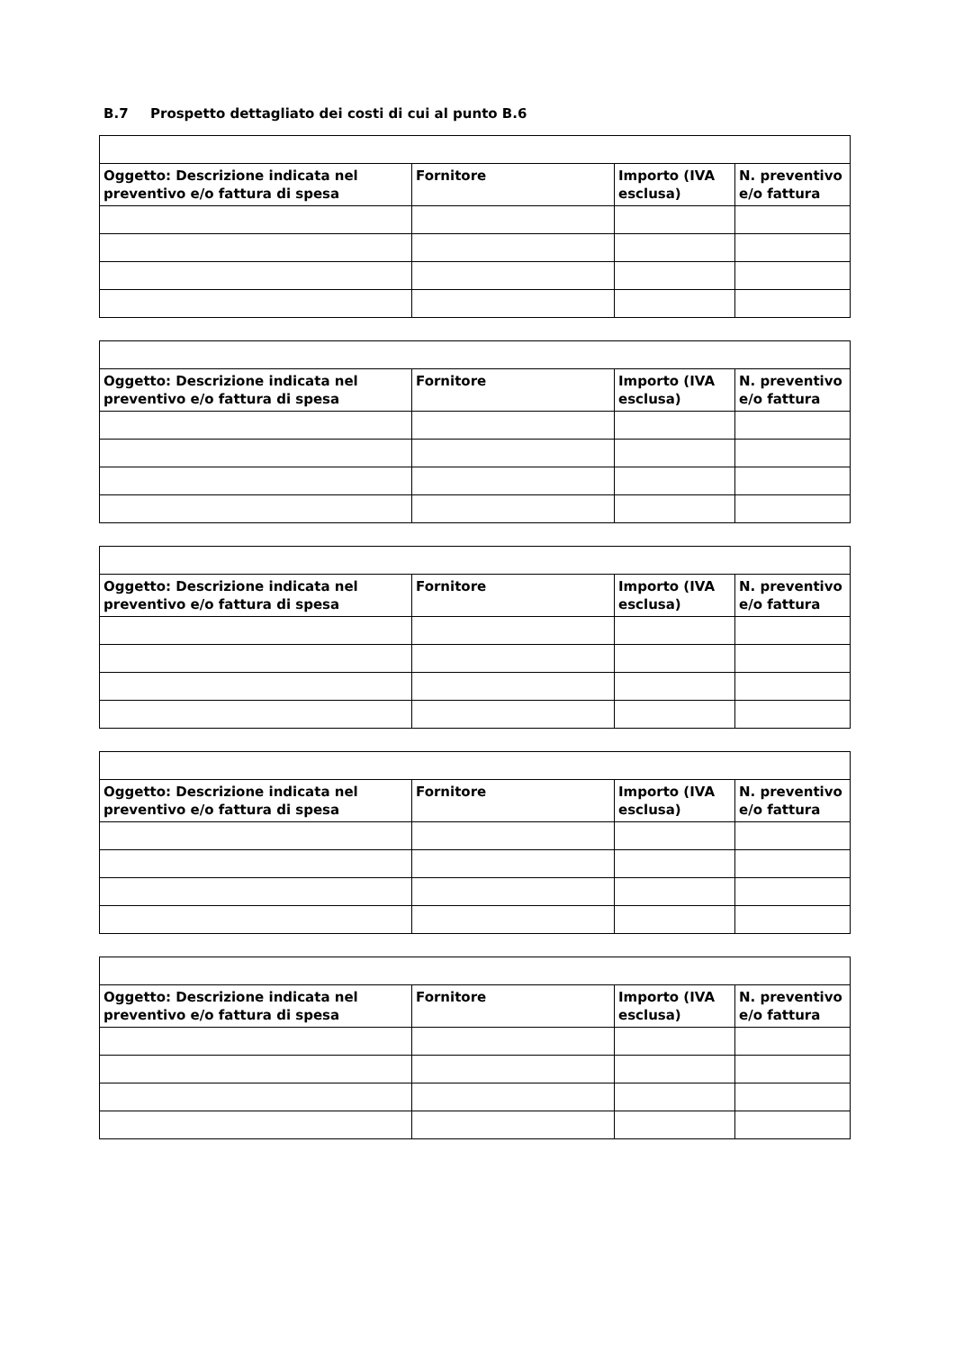B.7 Prospetto dettagliato dei costi di cui al punto B.6
| Oggetto: Descrizione indicata nel preventivo e/o fattura di spesa | Fornitore | Importo (IVA esclusa) | N. preventivo e/o fattura |
| --- | --- | --- | --- |
| Oggetto: Descrizione indicata nel preventivo e/o fattura di spesa | Fornitore | Importo (IVA esclusa) | N. preventivo e/o fattura |
| --- | --- | --- | --- |
| Oggetto: Descrizione indicata nel preventivo e/o fattura di spesa | Fornitore | Importo (IVA esclusa) | N. preventivo e/o fattura |
| --- | --- | --- | --- |
| Oggetto: Descrizione indicata nel preventivo e/o fattura di spesa | Fornitore | Importo (IVA esclusa) | N. preventivo e/o fattura |
| --- | --- | --- | --- |
| Oggetto: Descrizione indicata nel preventivo e/o fattura di spesa | Fornitore | Importo (IVA esclusa) | N. preventivo e/o fattura |
| --- | --- | --- | --- |